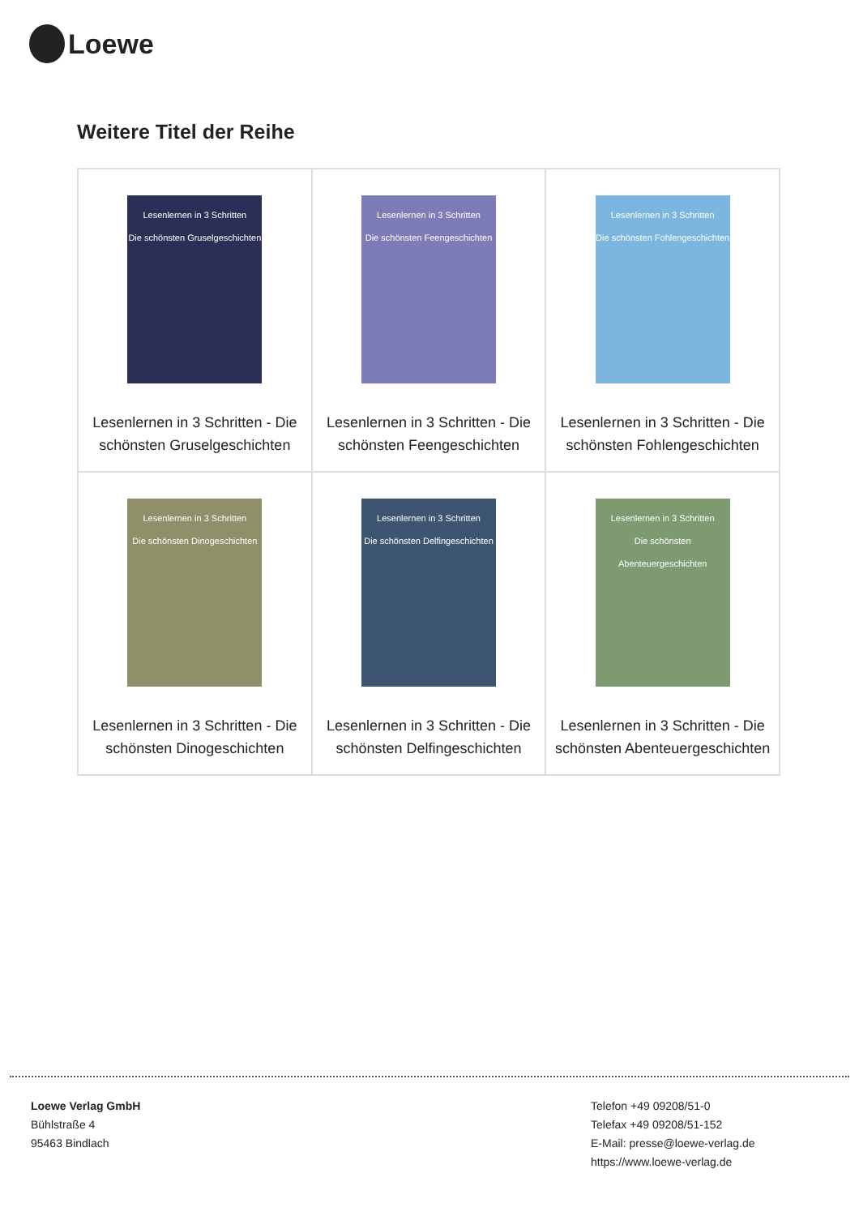Loewe
Weitere Titel der Reihe
| Lesenlernen in 3 Schritten Die schönsten Gruselgeschichten Lesenlernen in 3 Schritten - Die schönsten Gruselgeschichten | Lesenlernen in 3 Schritten Die schönsten Feengeschichten Lesenlernen in 3 Schritten - Die schönsten Feengeschichten | Lesenlernen in 3 Schritten Die schönsten Fohlengeschichten Lesenlernen in 3 Schritten - Die schönsten Fohlengeschichten |
| Lesenlernen in 3 Schritten Die schönsten Dinogeschichten Lesenlernen in 3 Schritten - Die schönsten Dinogeschichten | Lesenlernen in 3 Schritten Die schönsten Delfingeschichten Lesenlernen in 3 Schritten - Die schönsten Delfingeschichten | Lesenlernen in 3 Schritten Die schönsten Abenteuergeschichten Lesenlernen in 3 Schritten - Die schönsten Abenteuergeschichten |
Loewe Verlag GmbH
Bühlstraße 4
95463 Bindlach
Telefon +49 09208/51-0
Telefax +49 09208/51-152
E-Mail: presse@loewe-verlag.de
https://www.loewe-verlag.de